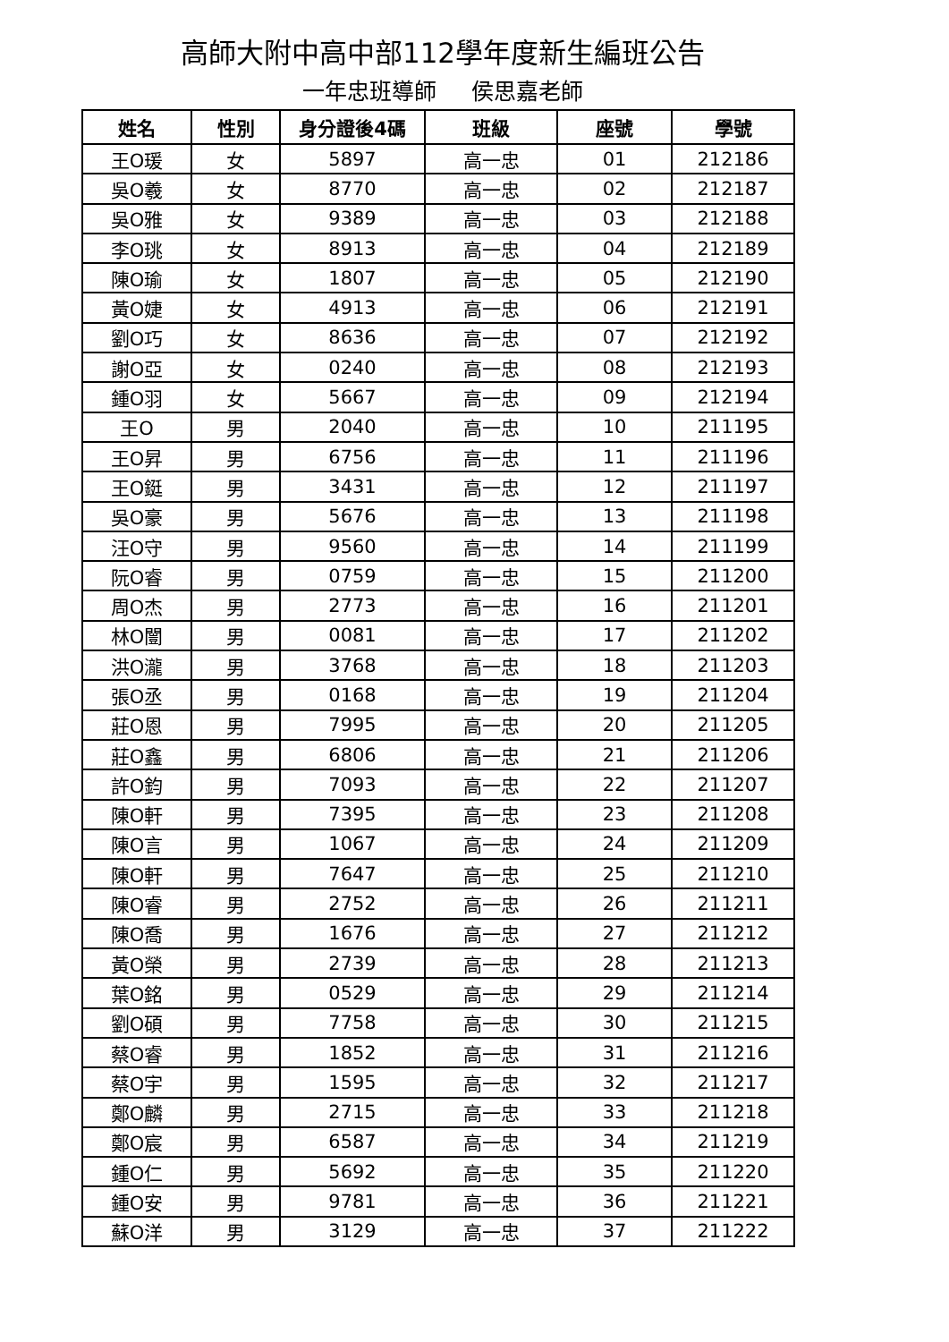高師大附中高中部112學年度新生編班公告
一年忠班導師 侯思嘉老師
| 姓名 | 性別 | 身分證後4碼 | 班級 | 座號 | 學號 |
| --- | --- | --- | --- | --- | --- |
| 王O瑗 | 女 | 5897 | 高一忠 | 01 | 212186 |
| 吳O羲 | 女 | 8770 | 高一忠 | 02 | 212187 |
| 吳O雅 | 女 | 9389 | 高一忠 | 03 | 212188 |
| 李O珧 | 女 | 8913 | 高一忠 | 04 | 212189 |
| 陳O瑜 | 女 | 1807 | 高一忠 | 05 | 212190 |
| 黃O婕 | 女 | 4913 | 高一忠 | 06 | 212191 |
| 劉O巧 | 女 | 8636 | 高一忠 | 07 | 212192 |
| 謝O亞 | 女 | 0240 | 高一忠 | 08 | 212193 |
| 鍾O羽 | 女 | 5667 | 高一忠 | 09 | 212194 |
| 王O | 男 | 2040 | 高一忠 | 10 | 211195 |
| 王O昇 | 男 | 6756 | 高一忠 | 11 | 211196 |
| 王O鋌 | 男 | 3431 | 高一忠 | 12 | 211197 |
| 吳O豪 | 男 | 5676 | 高一忠 | 13 | 211198 |
| 汪O守 | 男 | 9560 | 高一忠 | 14 | 211199 |
| 阮O睿 | 男 | 0759 | 高一忠 | 15 | 211200 |
| 周O杰 | 男 | 2773 | 高一忠 | 16 | 211201 |
| 林O闓 | 男 | 0081 | 高一忠 | 17 | 211202 |
| 洪O瀧 | 男 | 3768 | 高一忠 | 18 | 211203 |
| 張O丞 | 男 | 0168 | 高一忠 | 19 | 211204 |
| 莊O恩 | 男 | 7995 | 高一忠 | 20 | 211205 |
| 莊O鑫 | 男 | 6806 | 高一忠 | 21 | 211206 |
| 許O鈞 | 男 | 7093 | 高一忠 | 22 | 211207 |
| 陳O軒 | 男 | 7395 | 高一忠 | 23 | 211208 |
| 陳O言 | 男 | 1067 | 高一忠 | 24 | 211209 |
| 陳O軒 | 男 | 7647 | 高一忠 | 25 | 211210 |
| 陳O睿 | 男 | 2752 | 高一忠 | 26 | 211211 |
| 陳O喬 | 男 | 1676 | 高一忠 | 27 | 211212 |
| 黃O榮 | 男 | 2739 | 高一忠 | 28 | 211213 |
| 葉O銘 | 男 | 0529 | 高一忠 | 29 | 211214 |
| 劉O碩 | 男 | 7758 | 高一忠 | 30 | 211215 |
| 蔡O睿 | 男 | 1852 | 高一忠 | 31 | 211216 |
| 蔡O宇 | 男 | 1595 | 高一忠 | 32 | 211217 |
| 鄭O麟 | 男 | 2715 | 高一忠 | 33 | 211218 |
| 鄭O宸 | 男 | 6587 | 高一忠 | 34 | 211219 |
| 鍾O仁 | 男 | 5692 | 高一忠 | 35 | 211220 |
| 鍾O安 | 男 | 9781 | 高一忠 | 36 | 211221 |
| 蘇O洋 | 男 | 3129 | 高一忠 | 37 | 211222 |